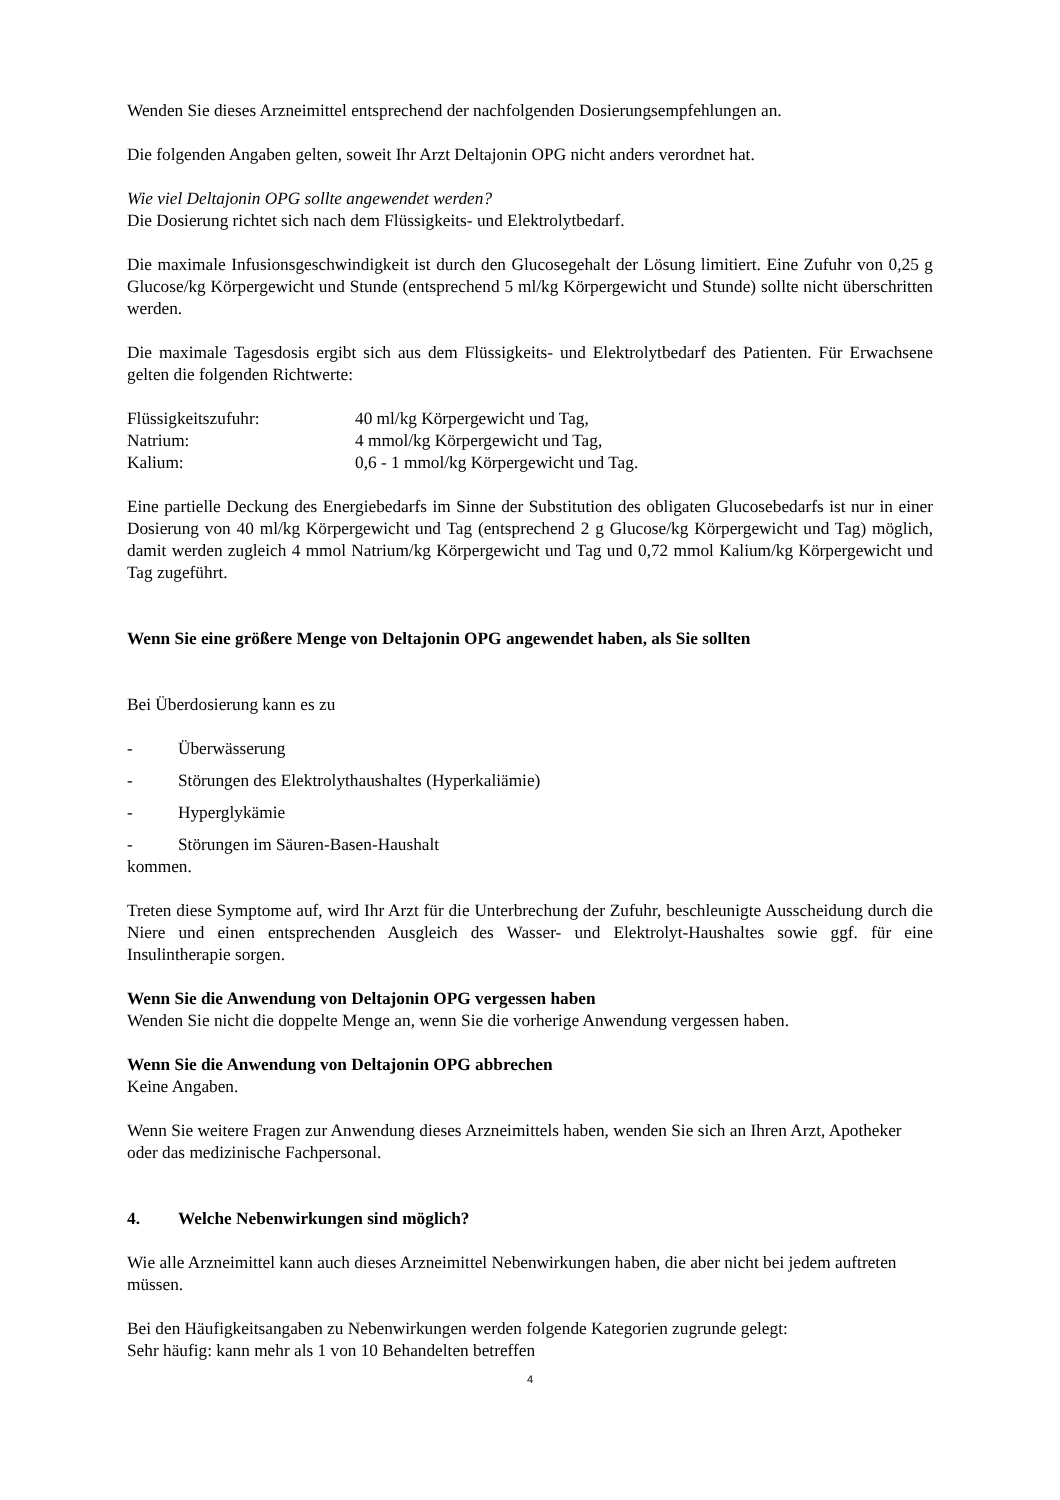Wenden Sie dieses Arzneimittel entsprechend der nachfolgenden Dosierungsempfehlungen an.
Die folgenden Angaben gelten, soweit Ihr Arzt Deltajonin OPG nicht anders verordnet hat.
Wie viel Deltajonin OPG sollte angewendet werden?
Die Dosierung richtet sich nach dem Flüssigkeits- und Elektrolytbedarf.
Die maximale Infusionsgeschwindigkeit ist durch den Glucosegehalt der Lösung limitiert. Eine Zufuhr von 0,25 g Glucose/kg Körpergewicht und Stunde (entsprechend 5 ml/kg Körpergewicht und Stunde) sollte nicht überschritten werden.
Die maximale Tagesdosis ergibt sich aus dem Flüssigkeits- und Elektrolytbedarf des Patienten. Für Erwachsene gelten die folgenden Richtwerte:
Flüssigkeitszufuhr: 40 ml/kg Körpergewicht und Tag,
Natrium: 4 mmol/kg Körpergewicht und Tag,
Kalium: 0,6 - 1 mmol/kg Körpergewicht und Tag.
Eine partielle Deckung des Energiebedarfs im Sinne der Substitution des obligaten Glucosebedarfs ist nur in einer Dosierung von 40 ml/kg Körpergewicht und Tag (entsprechend 2 g Glucose/kg Körpergewicht und Tag) möglich, damit werden zugleich 4 mmol Natrium/kg Körpergewicht und Tag und 0,72 mmol Kalium/kg Körpergewicht und Tag zugeführt.
Wenn Sie eine größere Menge von Deltajonin OPG angewendet haben, als Sie sollten
Bei Überdosierung kann es zu
- Überwässerung
- Störungen des Elektrolythaushaltes (Hyperkaliämie)
- Hyperglykämie
- Störungen im Säuren-Basen-Haushalt
kommen.
Treten diese Symptome auf, wird Ihr Arzt für die Unterbrechung der Zufuhr, beschleunigte Ausscheidung durch die Niere und einen entsprechenden Ausgleich des Wasser- und Elektrolyt-Haushaltes sowie ggf. für eine Insulintherapie sorgen.
Wenn Sie die Anwendung von Deltajonin OPG vergessen haben
Wenden Sie nicht die doppelte Menge an, wenn Sie die vorherige Anwendung vergessen haben.
Wenn Sie die Anwendung von Deltajonin OPG abbrechen
Keine Angaben.
Wenn Sie weitere Fragen zur Anwendung dieses Arzneimittels haben, wenden Sie sich an Ihren Arzt, Apotheker oder das medizinische Fachpersonal.
4. Welche Nebenwirkungen sind möglich?
Wie alle Arzneimittel kann auch dieses Arzneimittel Nebenwirkungen haben, die aber nicht bei jedem auftreten müssen.
Bei den Häufigkeitsangaben zu Nebenwirkungen werden folgende Kategorien zugrunde gelegt:
Sehr häufig: kann mehr als 1 von 10 Behandelten betreffen
4